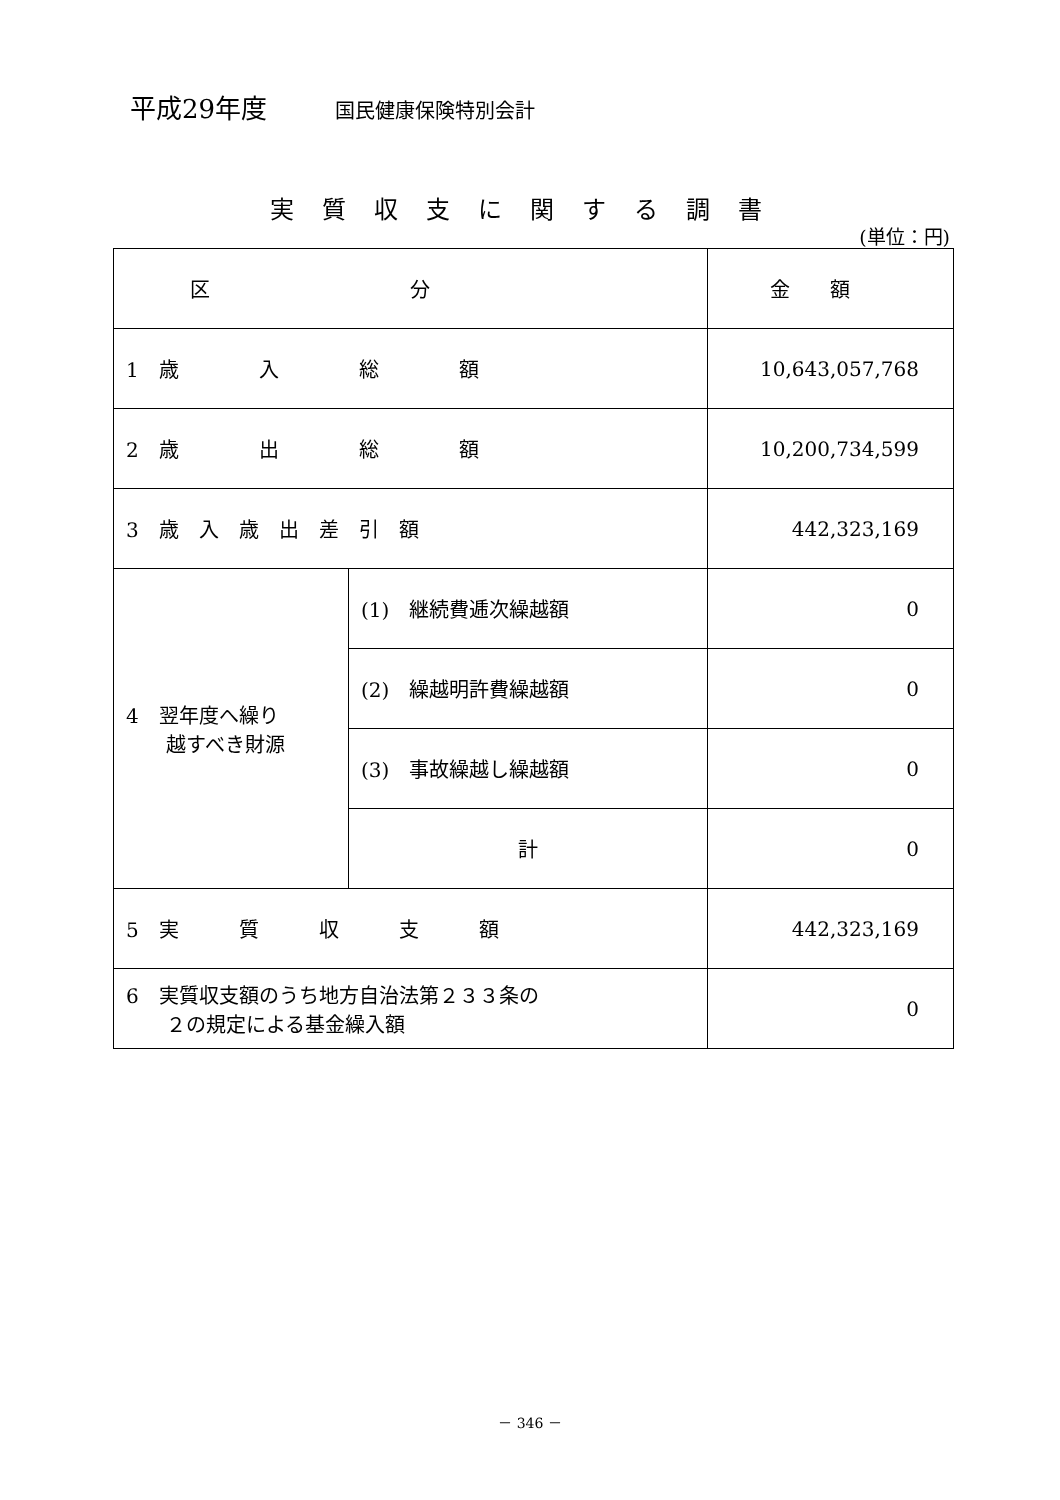平成29年度 国民健康保険特別会計
実質収支に関する調書
(単位：円)
| 区分 | | 金額 |
| --- | --- | --- |
| 1 歳 入 総 額 | | 10,643,057,768 |
| 2 歳 出 総 額 | | 10,200,734,599 |
| 3 歳 入 歳 出 差 引 額 | | 442,323,169 |
| 4 翌年度へ繰り 越すべき財源 | (1) 継続費逓次繰越額 | 0 |
| | (2) 繰越明許費繰越額 | 0 |
| | (3) 事故繰越し繰越額 | 0 |
| | 計 | 0 |
| 5 実 質 収 支 額 | | 442,323,169 |
| 6 実質収支額のうち地方自治法第２３３条の ２の規定による基金繰入額 | | 0 |
－ 346 －